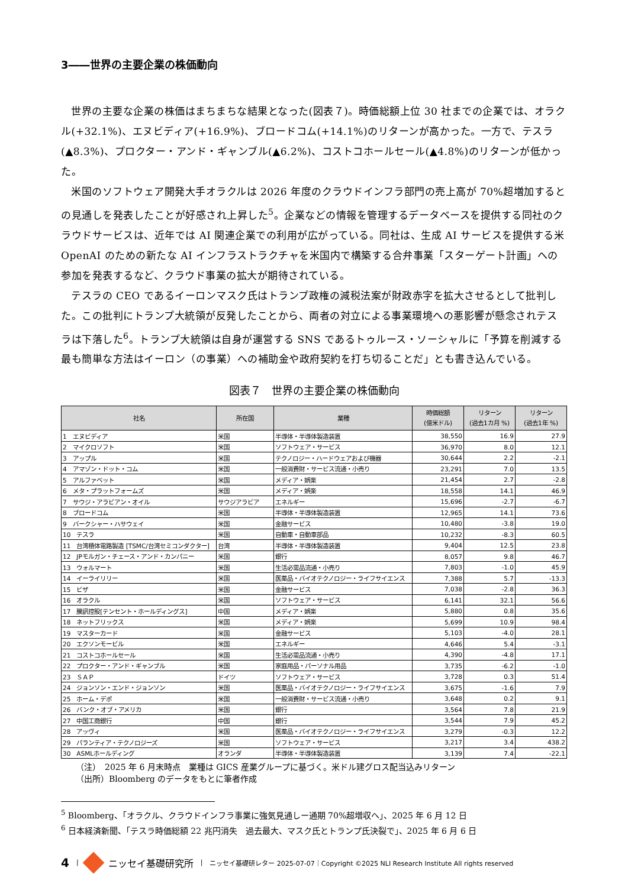3――世界の主要企業の株価動向
世界の主要な企業の株価はまちまちな結果となった(図表７)。時価総額上位 30 社までの企業では、オラクル(+32.1%)、エヌビディア(+16.9%)、ブロードコム(+14.1%)のリターンが高かった。一方で、テスラ(▲8.3%)、プロクター・アンド・ギャンブル(▲6.2%)、コストコホールセール(▲4.8%)のリターンが低かった。
米国のソフトウェア開発大手オラクルは 2026 年度のクラウドインフラ部門の売上高が 70%超増加するとの見通しを発表したことが好感され上昇した<sup>5</sup>。企業などの情報を管理するデータベースを提供する同社のクラウドサービスは、近年では AI 関連企業での利用が広がっている。同社は、生成 AI サービスを提供する米 OpenAI のための新たな AI インフラストラクチャを米国内で構築する合弁事業「スターゲート計画」への参加を発表するなど、クラウド事業の拡大が期待されている。
テスラの CEO であるイーロンマスク氏はトランプ政権の減税法案が財政赤字を拡大させるとして批判した。この批判にトランプ大統領が反発したことから、両者の対立による事業環境への悪影響が懸念されテスラは下落した<sup>6</sup>。トランプ大統領は自身が運営する SNS であるトゥルース・ソーシャルに「予算を削減する最も簡単な方法はイーロン（の事業）への補助金や政府契約を打ち切ることだ」とも書き込んでいる。
図表７　世界の主要企業の株価動向
| 社名 | 所在国 | 業種 | 時価総額 (億米ドル) | リターン (過去1カ月 %) | リターン (過去1年 %) |
| --- | --- | --- | --- | --- | --- |
| 1 エヌビディア | 米国 | 半導体・半導体製造装置 | 38,550 | 16.9 | 27.9 |
| 2 マイクロソフト | 米国 | ソフトウェア・サービス | 36,970 | 8.0 | 12.1 |
| 3 アップル | 米国 | テクノロジー・ハードウェアおよび機器 | 30,644 | 2.2 | -2.1 |
| 4 アマゾン・ドット・コム | 米国 | 一般消費財・サービス流通・小売り | 23,291 | 7.0 | 13.5 |
| 5 アルファベット | 米国 | メディア・娯楽 | 21,454 | 2.7 | -2.8 |
| 6 メタ・プラットフォームズ | 米国 | メディア・娯楽 | 18,558 | 14.1 | 46.9 |
| 7 サウジ・アラビアン・オイル | サウジアラビア | エネルギー | 15,696 | -2.7 | -6.7 |
| 8 ブロードコム | 米国 | 半導体・半導体製造装置 | 12,965 | 14.1 | 73.6 |
| 9 バークシャー・ハサウェイ | 米国 | 金融サービス | 10,480 | -3.8 | 19.0 |
| 10 テスラ | 米国 | 自動車・自動車部品 | 10,232 | -8.3 | 60.5 |
| 11 台湾積体電路製造 [TSMC/台湾セミコンダクター] | 台湾 | 半導体・半導体製造装置 | 9,404 | 12.5 | 23.8 |
| 12 JPモルガン・チェース・アンド・カンパニー | 米国 | 銀行 | 8,057 | 9.8 | 46.7 |
| 13 ウォルマート | 米国 | 生活必需品流通・小売り | 7,803 | -1.0 | 45.9 |
| 14 イーライリリー | 米国 | 医薬品・バイオテクノロジー・ライフサイエンス | 7,388 | 5.7 | -13.3 |
| 15 ビザ | 米国 | 金融サービス | 7,038 | -2.8 | 36.3 |
| 16 オラクル | 米国 | ソフトウェア・サービス | 6,141 | 32.1 | 56.6 |
| 17 騰訊控股[テンセント・ホールディングス] | 中国 | メディア・娯楽 | 5,880 | 0.8 | 35.6 |
| 18 ネットフリックス | 米国 | メディア・娯楽 | 5,699 | 10.9 | 98.4 |
| 19 マスターカード | 米国 | 金融サービス | 5,103 | -4.0 | 28.1 |
| 20 エクソンモービル | 米国 | エネルギー | 4,646 | 5.4 | -3.1 |
| 21 コストコホールセール | 米国 | 生活必需品流通・小売り | 4,390 | -4.8 | 17.1 |
| 22 プロクター・アンド・ギャンブル | 米国 | 家庭用品・パーソナル用品 | 3,735 | -6.2 | -1.0 |
| 23 ＳＡＰ | ドイツ | ソフトウェア・サービス | 3,728 | 0.3 | 51.4 |
| 24 ジョンソン・エンド・ジョンソン | 米国 | 医薬品・バイオテクノロジー・ライフサイエンス | 3,675 | -1.6 | 7.9 |
| 25 ホーム・デポ | 米国 | 一般消費財・サービス流通・小売り | 3,648 | 0.2 | 9.1 |
| 26 バンク・オブ・アメリカ | 米国 | 銀行 | 3,564 | 7.8 | 21.9 |
| 27 中国工商銀行 | 中国 | 銀行 | 3,544 | 7.9 | 45.2 |
| 28 アッヴィ | 米国 | 医薬品・バイオテクノロジー・ライフサイエンス | 3,279 | -0.3 | 12.2 |
| 29 パランティア・テクノロジーズ | 米国 | ソフトウェア・サービス | 3,217 | 3.4 | 438.2 |
| 30 ASMLホールディング | オランダ | 半導体・半導体製造装置 | 3,139 | 7.4 | -22.1 |
（注）　2025 年 6 月末時点　業種は GICS 産業グループに基づく。米ドル建グロス配当込みリターン
（出所）Bloomberg のデータをもとに筆者作成
<sup>5</sup> Bloomberg、「オラクル、クラウドインフラ事業に強気見通しー通期 70%超増収へ」、2025 年 6 月 12 日
<sup>6</sup> 日本経済新聞、「テスラ時価総額 22 兆円消失　過去最大、マスク氏とトランプ氏決裂で」、2025 年 6 月 6 日
4 |
ニッセイ基礎研究所 | ニッセイ基礎研レター 2025-07-07｜Copyright ©2025 NLI Research Institute All rights reserved